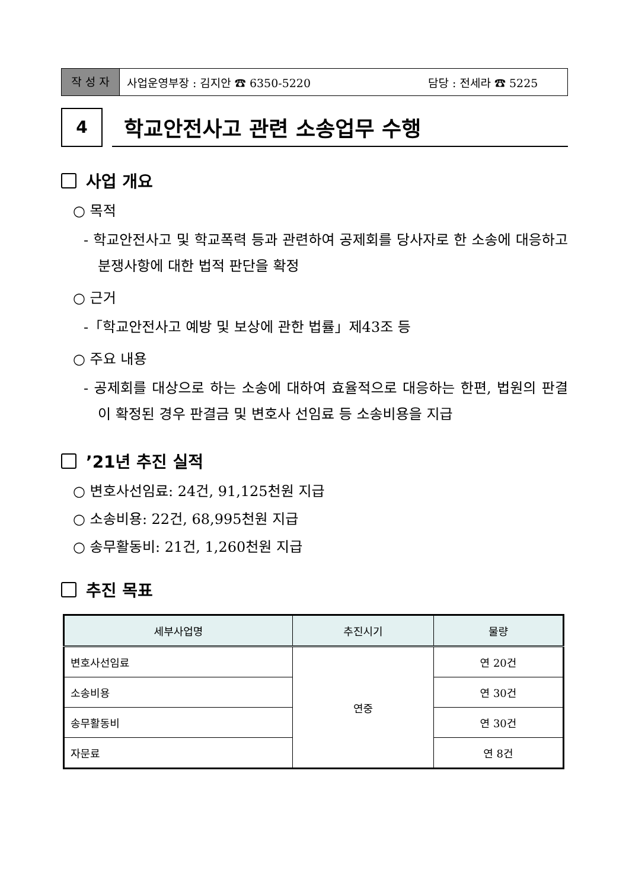작 성 자
사업운영부장 : 김지안 ☎ 6350-5220 담당 : 전세라 ☎ 5225
4
학교안전사고 관련 소송업무 수행
사업 개요
○ 목적
- 학교안전사고 및 학교폭력 등과 관련하여 공제회를 당사자로 한 소송에 대응하고 분쟁사항에 대한 법적 판단을 확정
○ 근거
-「학교안전사고 예방 및 보상에 관한 법률」제43조 등
○ 주요 내용
- 공제회를 대상으로 하는 소송에 대하여 효율적으로 대응하는 한편, 법원의 판결이 확정된 경우 판결금 및 변호사 선임료 등 소송비용을 지급
’21년 추진 실적
○ 변호사선임료: 24건, 91,125천원 지급
○ 소송비용: 22건, 68,995천원 지급
○ 송무활동비: 21건, 1,260천원 지급
추진 목표
| 세부사업명 | 추진시기 | 물량 |
| --- | --- | --- |
| 변호사선임료 | 연중 | 연 20건 |
| 소송비용 | | 연 30건 |
| 송무활동비 | | 연 30건 |
| 자문료 | | 연 8건 |